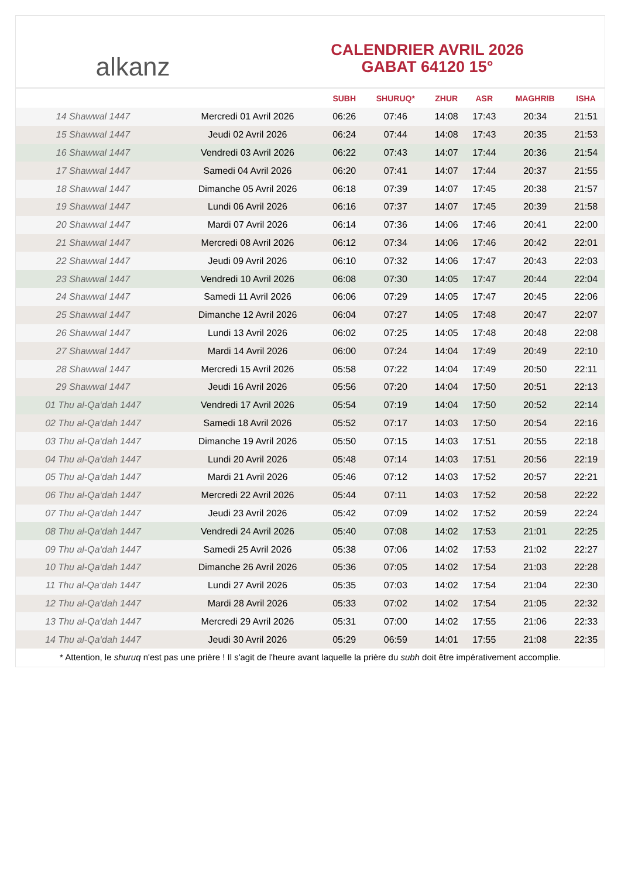alkanz
CALENDRIER AVRIL 2026
GABAT 64120 15°
| | | SUBH | SHURUQ* | ZHUR | ASR | MAGHRIB | ISHA |
| --- | --- | --- | --- | --- | --- | --- | --- |
| 14 Shawwal 1447 | Mercredi 01 Avril 2026 | 06:26 | 07:46 | 14:08 | 17:43 | 20:34 | 21:51 |
| 15 Shawwal 1447 | Jeudi 02 Avril 2026 | 06:24 | 07:44 | 14:08 | 17:43 | 20:35 | 21:53 |
| 16 Shawwal 1447 | Vendredi 03 Avril 2026 | 06:22 | 07:43 | 14:07 | 17:44 | 20:36 | 21:54 |
| 17 Shawwal 1447 | Samedi 04 Avril 2026 | 06:20 | 07:41 | 14:07 | 17:44 | 20:37 | 21:55 |
| 18 Shawwal 1447 | Dimanche 05 Avril 2026 | 06:18 | 07:39 | 14:07 | 17:45 | 20:38 | 21:57 |
| 19 Shawwal 1447 | Lundi 06 Avril 2026 | 06:16 | 07:37 | 14:07 | 17:45 | 20:39 | 21:58 |
| 20 Shawwal 1447 | Mardi 07 Avril 2026 | 06:14 | 07:36 | 14:06 | 17:46 | 20:41 | 22:00 |
| 21 Shawwal 1447 | Mercredi 08 Avril 2026 | 06:12 | 07:34 | 14:06 | 17:46 | 20:42 | 22:01 |
| 22 Shawwal 1447 | Jeudi 09 Avril 2026 | 06:10 | 07:32 | 14:06 | 17:47 | 20:43 | 22:03 |
| 23 Shawwal 1447 | Vendredi 10 Avril 2026 | 06:08 | 07:30 | 14:05 | 17:47 | 20:44 | 22:04 |
| 24 Shawwal 1447 | Samedi 11 Avril 2026 | 06:06 | 07:29 | 14:05 | 17:47 | 20:45 | 22:06 |
| 25 Shawwal 1447 | Dimanche 12 Avril 2026 | 06:04 | 07:27 | 14:05 | 17:48 | 20:47 | 22:07 |
| 26 Shawwal 1447 | Lundi 13 Avril 2026 | 06:02 | 07:25 | 14:05 | 17:48 | 20:48 | 22:08 |
| 27 Shawwal 1447 | Mardi 14 Avril 2026 | 06:00 | 07:24 | 14:04 | 17:49 | 20:49 | 22:10 |
| 28 Shawwal 1447 | Mercredi 15 Avril 2026 | 05:58 | 07:22 | 14:04 | 17:49 | 20:50 | 22:11 |
| 29 Shawwal 1447 | Jeudi 16 Avril 2026 | 05:56 | 07:20 | 14:04 | 17:50 | 20:51 | 22:13 |
| 01 Thu al-Qa‘dah 1447 | Vendredi 17 Avril 2026 | 05:54 | 07:19 | 14:04 | 17:50 | 20:52 | 22:14 |
| 02 Thu al-Qa‘dah 1447 | Samedi 18 Avril 2026 | 05:52 | 07:17 | 14:03 | 17:50 | 20:54 | 22:16 |
| 03 Thu al-Qa‘dah 1447 | Dimanche 19 Avril 2026 | 05:50 | 07:15 | 14:03 | 17:51 | 20:55 | 22:18 |
| 04 Thu al-Qa‘dah 1447 | Lundi 20 Avril 2026 | 05:48 | 07:14 | 14:03 | 17:51 | 20:56 | 22:19 |
| 05 Thu al-Qa‘dah 1447 | Mardi 21 Avril 2026 | 05:46 | 07:12 | 14:03 | 17:52 | 20:57 | 22:21 |
| 06 Thu al-Qa‘dah 1447 | Mercredi 22 Avril 2026 | 05:44 | 07:11 | 14:03 | 17:52 | 20:58 | 22:22 |
| 07 Thu al-Qa‘dah 1447 | Jeudi 23 Avril 2026 | 05:42 | 07:09 | 14:02 | 17:52 | 20:59 | 22:24 |
| 08 Thu al-Qa‘dah 1447 | Vendredi 24 Avril 2026 | 05:40 | 07:08 | 14:02 | 17:53 | 21:01 | 22:25 |
| 09 Thu al-Qa‘dah 1447 | Samedi 25 Avril 2026 | 05:38 | 07:06 | 14:02 | 17:53 | 21:02 | 22:27 |
| 10 Thu al-Qa‘dah 1447 | Dimanche 26 Avril 2026 | 05:36 | 07:05 | 14:02 | 17:54 | 21:03 | 22:28 |
| 11 Thu al-Qa‘dah 1447 | Lundi 27 Avril 2026 | 05:35 | 07:03 | 14:02 | 17:54 | 21:04 | 22:30 |
| 12 Thu al-Qa‘dah 1447 | Mardi 28 Avril 2026 | 05:33 | 07:02 | 14:02 | 17:54 | 21:05 | 22:32 |
| 13 Thu al-Qa‘dah 1447 | Mercredi 29 Avril 2026 | 05:31 | 07:00 | 14:02 | 17:55 | 21:06 | 22:33 |
| 14 Thu al-Qa‘dah 1447 | Jeudi 30 Avril 2026 | 05:29 | 06:59 | 14:01 | 17:55 | 21:08 | 22:35 |
* Attention, le shuruq n'est pas une prière ! Il s'agit de l'heure avant laquelle la prière du subh doit être impérativement accomplie.